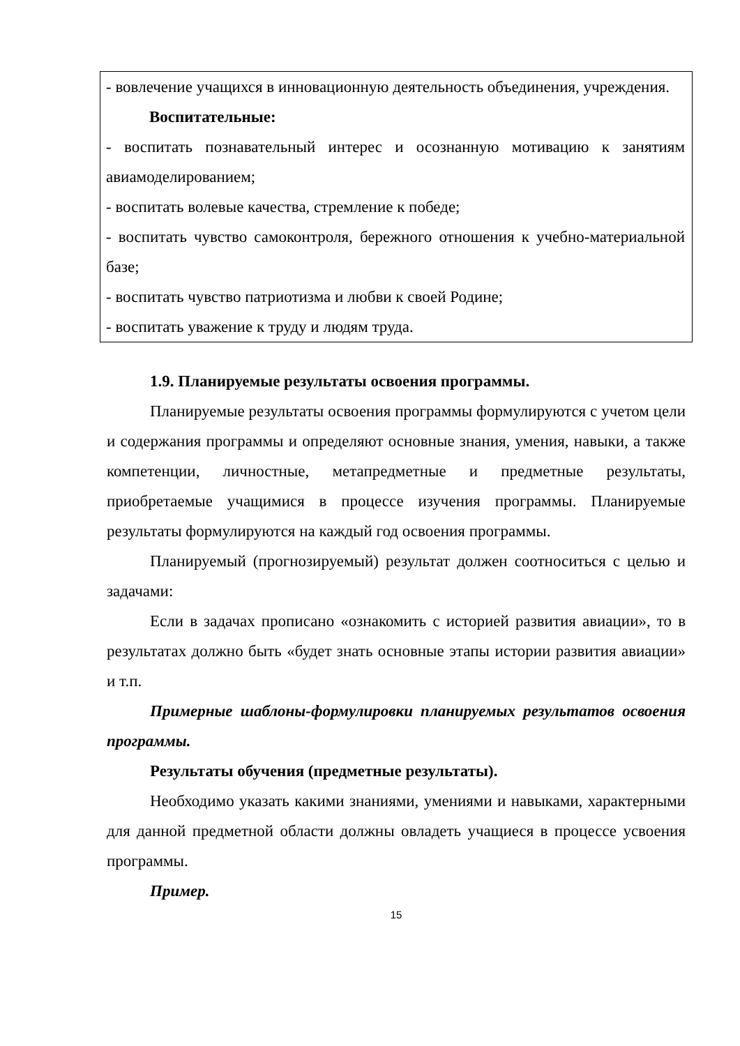- вовлечение учащихся в инновационную деятельность объединения, учреждения.
Воспитательные:
- воспитать познавательный интерес и осознанную мотивацию к занятиям авиамоделированием;
- воспитать волевые качества, стремление к победе;
- воспитать чувство самоконтроля, бережного отношения к учебно-материальной базе;
- воспитать чувство патриотизма и любви к своей Родине;
- воспитать уважение к труду и людям труда.
1.9. Планируемые результаты освоения программы.
Планируемые результаты освоения программы формулируются с учетом цели и содержания программы и определяют основные знания, умения, навыки, а также компетенции, личностные, метапредметные и предметные результаты, приобретаемые учащимися в процессе изучения программы. Планируемые результаты формулируются на каждый год освоения программы.
Планируемый (прогнозируемый) результат должен соотноситься с целью и задачами:
Если в задачах прописано «ознакомить с историей развития авиации», то в результатах должно быть «будет знать основные этапы истории развития авиации» и т.п.
Примерные шаблоны-формулировки планируемых результатов освоения программы.
Результаты обучения (предметные результаты).
Необходимо указать какими знаниями, умениями и навыками, характерными для данной предметной области должны овладеть учащиеся в процессе усвоения программы.
Пример.
15